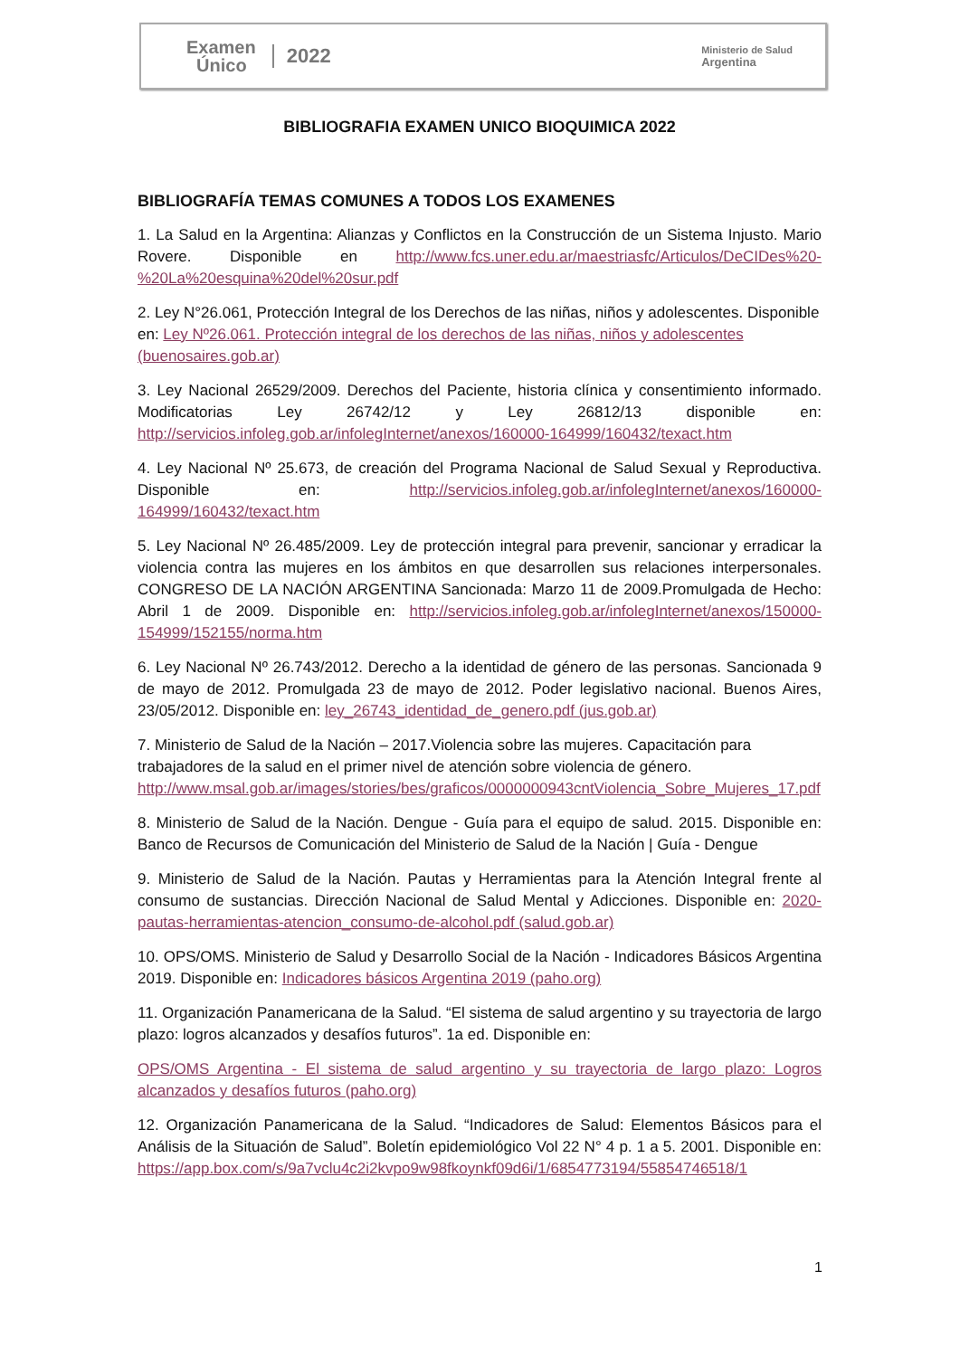Examen
Único
2022
Ministerio de Salud
Argentina
BIBLIOGRAFIA EXAMEN UNICO BIOQUIMICA 2022
BIBLIOGRAFÍA TEMAS COMUNES A TODOS LOS EXAMENES
1. La Salud en la Argentina: Alianzas y Conflictos en la Construcción de un Sistema Injusto. Mario Rovere. Disponible en http://www.fcs.uner.edu.ar/maestriasfc/Articulos/DeCIDes%20-%20La%20esquina%20del%20sur.pdf
2. Ley N°26.061, Protección Integral de los Derechos de las niñas, niños y adolescentes. Disponible en: Ley Nº26.061. Protección integral de los derechos de las niñas, niños y adolescentes (buenosaires.gob.ar)
3. Ley Nacional 26529/2009. Derechos del Paciente, historia clínica y consentimiento informado. Modificatorias Ley 26742/12 y Ley 26812/13 disponible en: http://servicios.infoleg.gob.ar/infolegInternet/anexos/160000-164999/160432/texact.htm
4. Ley Nacional Nº 25.673, de creación del Programa Nacional de Salud Sexual y Reproductiva. Disponible en: http://servicios.infoleg.gob.ar/infolegInternet/anexos/160000-164999/160432/texact.htm
5. Ley Nacional Nº 26.485/2009. Ley de protección integral para prevenir, sancionar y erradicar la violencia contra las mujeres en los ámbitos en que desarrollen sus relaciones interpersonales. CONGRESO DE LA NACIÓN ARGENTINA Sancionada: Marzo 11 de 2009.Promulgada de Hecho: Abril 1 de 2009. Disponible en: http://servicios.infoleg.gob.ar/infolegInternet/anexos/150000-154999/152155/norma.htm
6. Ley Nacional Nº 26.743/2012. Derecho a la identidad de género de las personas. Sancionada 9 de mayo de 2012. Promulgada 23 de mayo de 2012. Poder legislativo nacional. Buenos Aires, 23/05/2012. Disponible en: ley_26743_identidad_de_genero.pdf (jus.gob.ar)
7. Ministerio de Salud de la Nación – 2017.Violencia sobre las mujeres. Capacitación para trabajadores de la salud en el primer nivel de atención sobre violencia de género. http://www.msal.gob.ar/images/stories/bes/graficos/0000000943cntViolencia_Sobre_Mujeres_17.pdf
8. Ministerio de Salud de la Nación. Dengue - Guía para el equipo de salud. 2015. Disponible en: Banco de Recursos de Comunicación del Ministerio de Salud de la Nación | Guía - Dengue
9. Ministerio de Salud de la Nación. Pautas y Herramientas para la Atención Integral frente al consumo de sustancias. Dirección Nacional de Salud Mental y Adicciones. Disponible en: 2020-pautas-herramientas-atencion_consumo-de-alcohol.pdf (salud.gob.ar)
10. OPS/OMS. Ministerio de Salud y Desarrollo Social de la Nación - Indicadores Básicos Argentina 2019. Disponible en: Indicadores básicos Argentina 2019 (paho.org)
11. Organización Panamericana de la Salud. “El sistema de salud argentino y su trayectoria de largo plazo: logros alcanzados y desafíos futuros”. 1a ed. Disponible en:
OPS/OMS Argentina - El sistema de salud argentino y su trayectoria de largo plazo: Logros alcanzados y desafíos futuros (paho.org)
12. Organización Panamericana de la Salud. “Indicadores de Salud: Elementos Básicos para el Análisis de la Situación de Salud”. Boletín epidemiológico Vol 22 N° 4 p. 1 a 5. 2001. Disponible en: https://app.box.com/s/9a7vclu4c2i2kvpo9w98fkoynkf09d6i/1/6854773194/55854746518/1
1